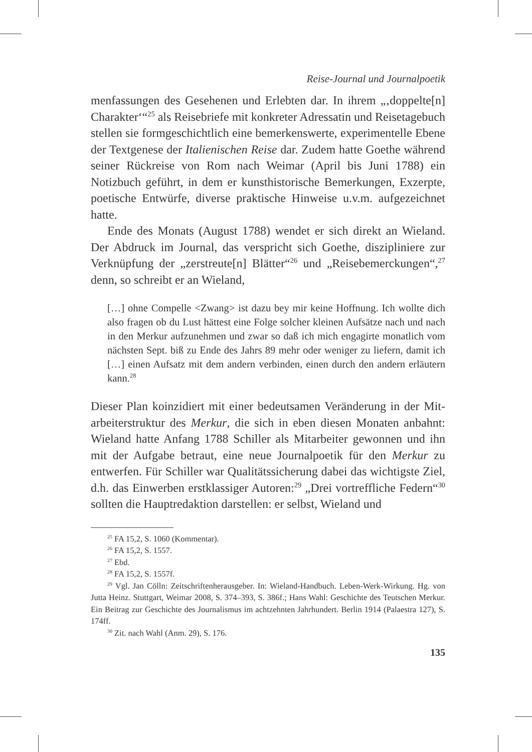Reise-Journal und Journalpoetik
menfassungen des Gesehenen und Erlebten dar. In ihrem „‚doppelte[n] Charakter‘“<sup>25</sup> als Reisebriefe mit konkreter Adressatin und Reisetage­buch stellen sie formgeschichtlich eine bemerkenswerte, experimentelle Ebene der Textgenese der Italienischen Reise dar. Zudem hatte Goethe während seiner Rückreise von Rom nach Weimar (April bis Juni 1788) ein Notizbuch geführt, in dem er kunsthistorische Bemerkungen, Ex­zerpte, poetische Entwürfe, diverse praktische Hinweise u.v.m. aufge­zeichnet hatte.
Ende des Monats (August 1788) wendet er sich direkt an Wieland. Der Abdruck im Journal, das verspricht sich Goethe, diszipliniere zur Verknüpfung der „zerstreute[n] Blätter“<sup>26</sup> und „Reisebemerckungen“,<sup>27</sup> denn, so schreibt er an Wieland,
[…] ohne Compelle <Zwang> ist dazu bey mir keine Hoffnung. Ich wollte dich also fragen ob du Lust hättest eine Folge solcher kleinen Aufsätze nach und nach in den Merkur aufzunehmen und zwar so daß ich mich engagirte monatlich vom nächsten Sept. biß zu Ende des Jahrs 89 mehr oder weniger zu liefern, damit ich […] einen Aufsatz mit dem andern verbinden, einen durch den andern erläutern kann.<sup>28</sup>
Dieser Plan koinzidiert mit einer bedeutsamen Veränderung in der Mit­arbeiterstruktur des Merkur, die sich in eben diesen Monaten anbahnt: Wieland hatte Anfang 1788 Schiller als Mitarbeiter gewonnen und ihn mit der Aufgabe betraut, eine neue Journalpoetik für den Merkur zu entwerfen. Für Schiller war Qualitätssicherung dabei das wichtig­ste Ziel, d.h. das Einwerben erstklassiger Autoren:<sup>29</sup> „Drei vortreffliche Federn“<sup>30</sup> sollten die Hauptredaktion darstellen: er selbst, Wieland und
<sup>25</sup> FA 15,2, S. 1060 (Kommentar).
<sup>26</sup> FA 15,2, S. 1557.
<sup>27</sup> Ebd.
<sup>28</sup> FA 15,2, S. 1557f.
<sup>29</sup> Vgl. Jan Cölln: Zeitschriftenherausgeber. In: Wieland-Handbuch. Leben-Werk-Wir­kung. Hg. von Jutta Heinz. Stuttgart, Weimar 2008, S. 374–393, S. 386f.; Hans Wahl: Ge­schichte des Teutschen Merkur. Ein Beitrag zur Geschichte des Journalismus im achtzehnten Jahrhundert. Berlin 1914 (Palaestra 127), S. 174ff.
<sup>30</sup> Zit. nach Wahl (Anm. 29), S. 176.
135